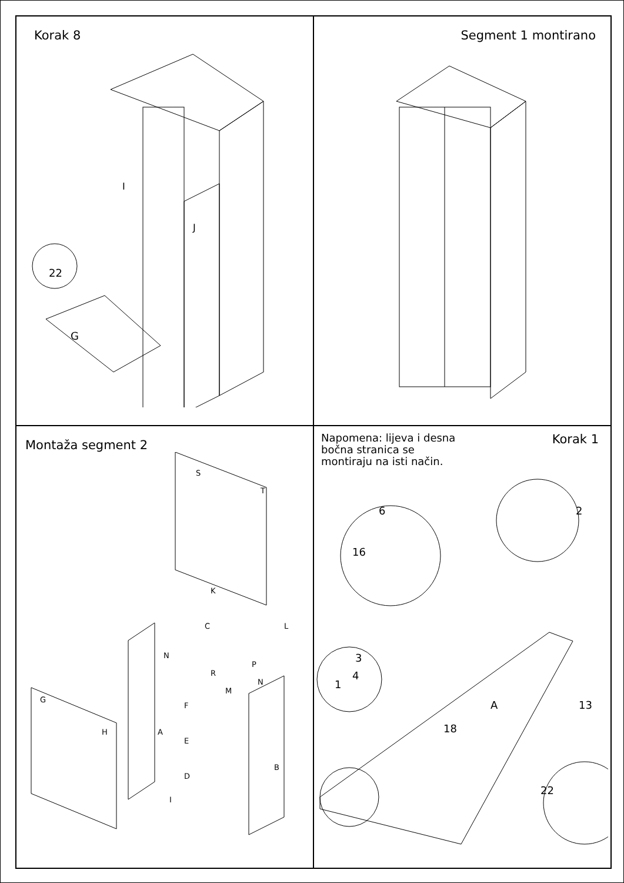Korak 8
22
I
J
G
Segment 1 montirano
Montaža segment 2
G
H
A
B
C
F
E
D
I
K
L
S
T
N
R
M
P
N
Napomena: lijeva i desna
bočna stranica se
montiraju na isti način.
Korak 1
6
16
2
3
4
1
13
A
18
22